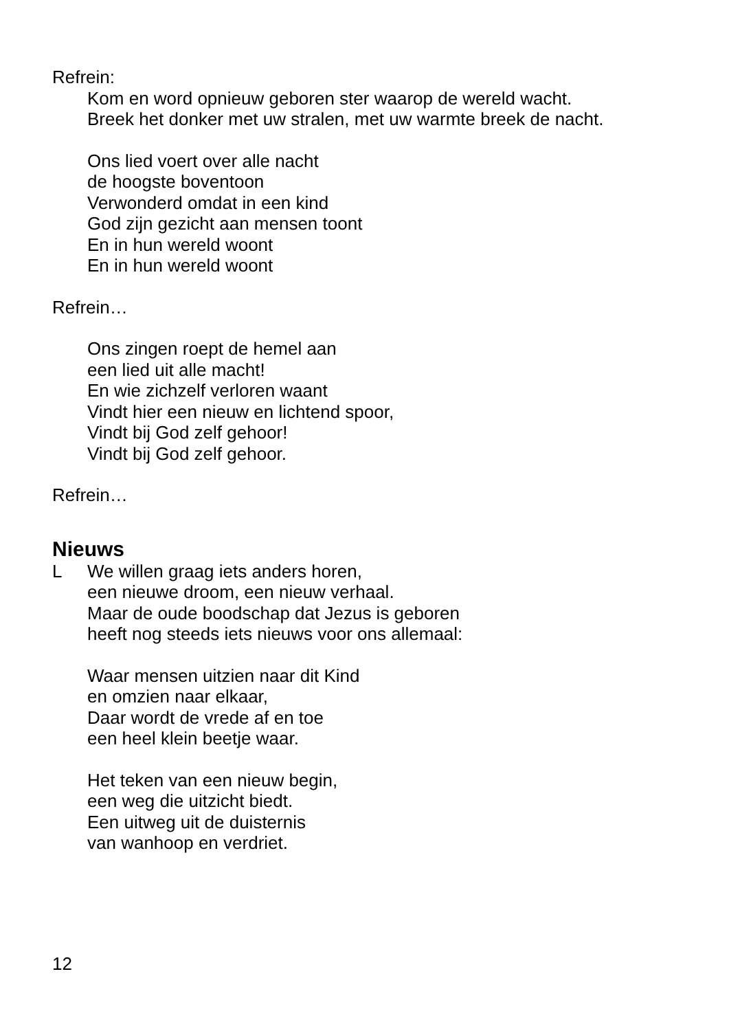Refrein:
Kom en word opnieuw geboren ster waarop de wereld wacht.
Breek het donker met uw stralen, met uw warmte breek de nacht.
Ons lied voert over alle nacht
de hoogste boventoon
Verwonderd omdat in een kind
God zijn gezicht aan mensen toont
En in hun wereld woont
En in hun wereld woont
Refrein…
Ons zingen roept de hemel aan
een lied uit alle macht!
En wie zichzelf verloren waant
Vindt hier een nieuw en lichtend spoor,
Vindt bij God zelf gehoor!
Vindt bij God zelf gehoor.
Refrein…
Nieuws
L We willen graag iets anders horen,
een nieuwe droom, een nieuw verhaal.
Maar de oude boodschap dat Jezus is geboren
heeft nog steeds iets nieuws voor ons allemaal:
Waar mensen uitzien naar dit Kind
en omzien naar elkaar,
Daar wordt de vrede af en toe
een heel klein beetje waar.
Het teken van een nieuw begin,
een weg die uitzicht biedt.
Een uitweg uit de duisternis
van wanhoop en verdriet.
12